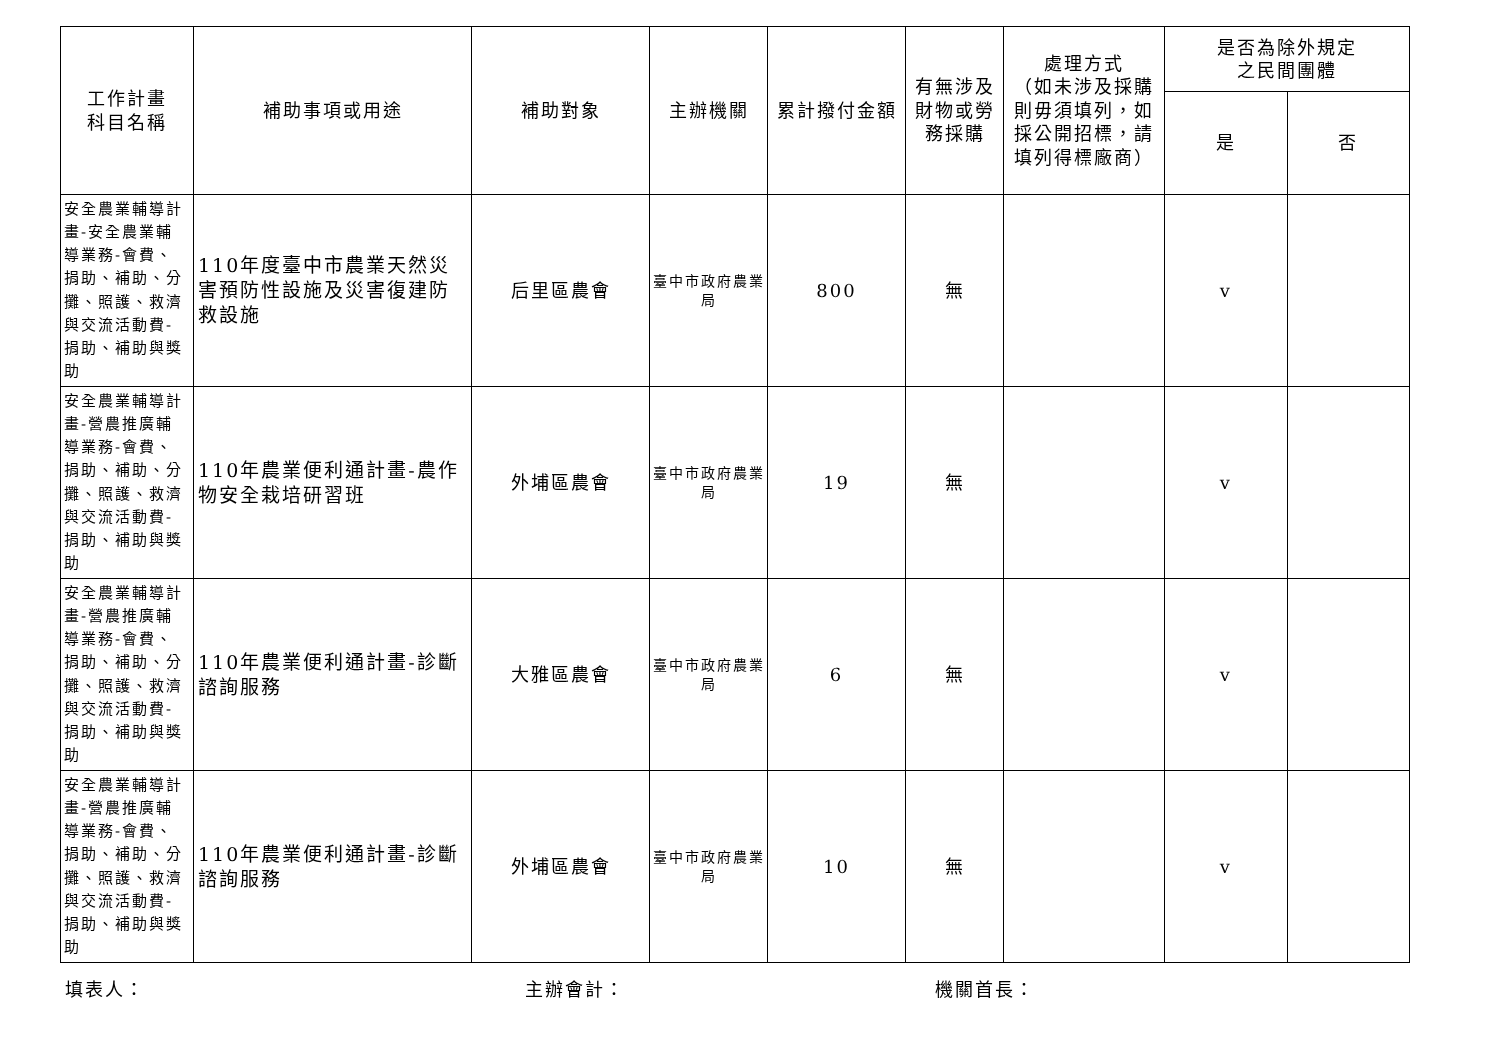| 工作計畫 科目名稱 | 補助事項或用途 | 補助對象 | 主辦機關 | 累計撥付金額 | 有無涉及 財物或勞 務採購 | 處理方式 （如未涉及採購則毋須填列，如採公開招標，請填列得標廠商） | 是否為除外規定 之民間團體 | |
| --- | --- | --- | --- | --- | --- | --- | --- | --- |
| | | | | | | | 是 | 否 |
| 安全農業輔導計畫-安全農業輔導業務-會費、捐助、補助、分攤、照護、救濟與交流活動費-捐助、補助與獎助 | 110年度臺中市農業天然災害預防性設施及災害復建防救設施 | 后里區農會 | 臺中市政府農業局 | 800 | 無 | | v | |
| 安全農業輔導計畫-營農推廣輔導業務-會費、捐助、補助、分攤、照護、救濟與交流活動費-捐助、補助與獎助 | 110年農業便利通計畫-農作物安全栽培研習班 | 外埔區農會 | 臺中市政府農業局 | 19 | 無 | | v | |
| 安全農業輔導計畫-營農推廣輔導業務-會費、捐助、補助、分攤、照護、救濟與交流活動費-捐助、補助與獎助 | 110年農業便利通計畫-診斷諮詢服務 | 大雅區農會 | 臺中市政府農業局 | 6 | 無 | | v | |
| 安全農業輔導計畫-營農推廣輔導業務-會費、捐助、補助、分攤、照護、救濟與交流活動費-捐助、補助與獎助 | 110年農業便利通計畫-診斷諮詢服務 | 外埔區農會 | 臺中市政府農業局 | 10 | 無 | | v | |
填表人： 主辦會計： 機關首長：